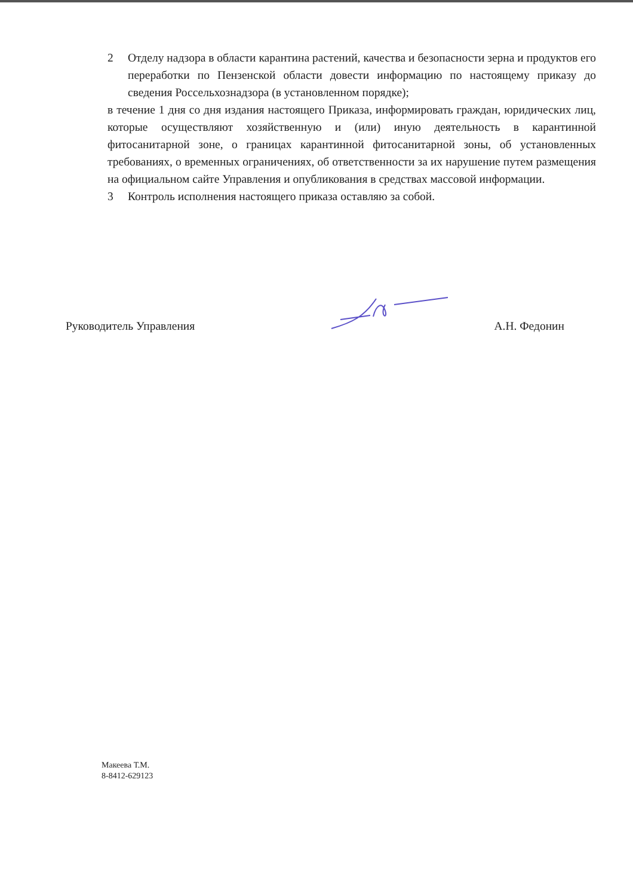2 Отделу надзора в области карантина растений, качества и безопасности зерна и продуктов его переработки по Пензенской области довести информацию по настоящему приказу до сведения Россельхознадзора (в установленном порядке);
в течение 1 дня со дня издания настоящего Приказа, информировать граждан, юридических лиц, которые осуществляют хозяйственную и (или) иную деятельность в карантинной фитосанитарной зоне, о границах карантинной фитосанитарной зоны, об установленных требованиях, о временных ограничениях, об ответственности за их нарушение путем размещения на официальном сайте Управления и опубликования в средствах массовой информации.
3 Контроль исполнения настоящего приказа оставляю за собой.
Руководитель Управления А.Н. Федонин
Макеева Т.М.
8-8412-629123